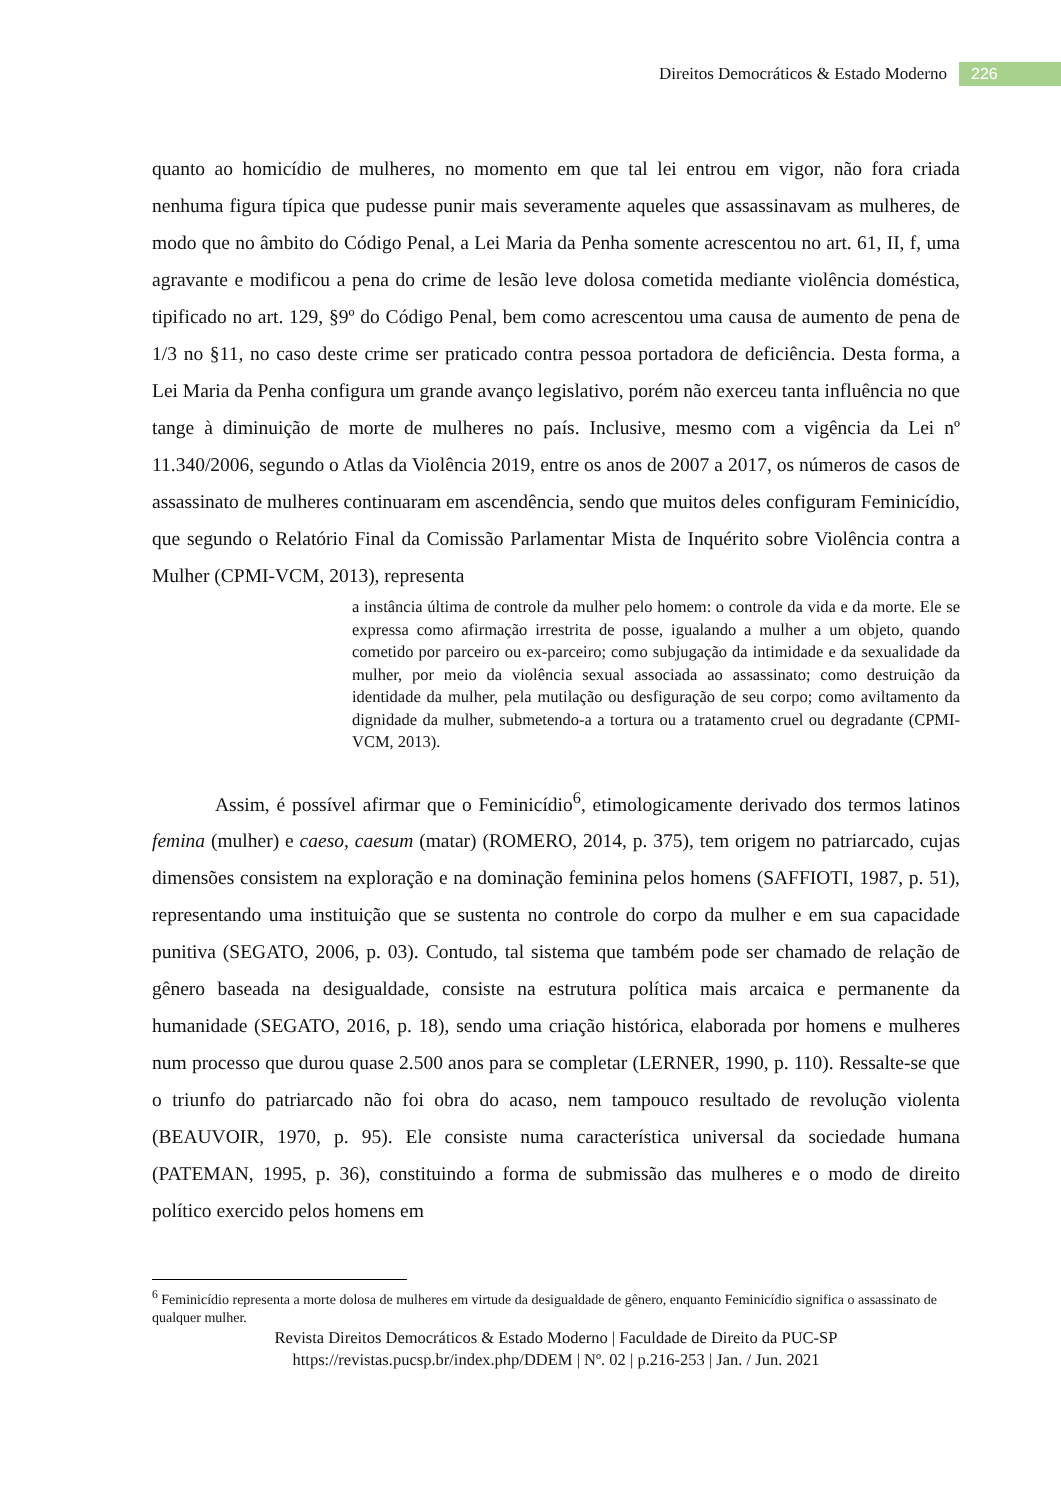Direitos Democráticos & Estado Moderno 226
quanto ao homicídio de mulheres, no momento em que tal lei entrou em vigor, não fora criada nenhuma figura típica que pudesse punir mais severamente aqueles que assassinavam as mulheres, de modo que no âmbito do Código Penal, a Lei Maria da Penha somente acrescentou no art. 61, II, f, uma agravante e modificou a pena do crime de lesão leve dolosa cometida mediante violência doméstica, tipificado no art. 129, §9º do Código Penal, bem como acrescentou uma causa de aumento de pena de 1/3 no §11, no caso deste crime ser praticado contra pessoa portadora de deficiência. Desta forma, a Lei Maria da Penha configura um grande avanço legislativo, porém não exerceu tanta influência no que tange à diminuição de morte de mulheres no país. Inclusive, mesmo com a vigência da Lei nº 11.340/2006, segundo o Atlas da Violência 2019, entre os anos de 2007 a 2017, os números de casos de assassinato de mulheres continuaram em ascendência, sendo que muitos deles configuram Feminicídio, que segundo o Relatório Final da Comissão Parlamentar Mista de Inquérito sobre Violência contra a Mulher (CPMI-VCM, 2013), representa
a instância última de controle da mulher pelo homem: o controle da vida e da morte. Ele se expressa como afirmação irrestrita de posse, igualando a mulher a um objeto, quando cometido por parceiro ou ex-parceiro; como subjugação da intimidade e da sexualidade da mulher, por meio da violência sexual associada ao assassinato; como destruição da identidade da mulher, pela mutilação ou desfiguração de seu corpo; como aviltamento da dignidade da mulher, submetendo-a a tortura ou a tratamento cruel ou degradante (CPMI-VCM, 2013).
Assim, é possível afirmar que o Feminicídio<sup>6</sup>, etimologicamente derivado dos termos latinos femina (mulher) e caeso, caesum (matar) (ROMERO, 2014, p. 375), tem origem no patriarcado, cujas dimensões consistem na exploração e na dominação feminina pelos homens (SAFFIOTI, 1987, p. 51), representando uma instituição que se sustenta no controle do corpo da mulher e em sua capacidade punitiva (SEGATO, 2006, p. 03). Contudo, tal sistema que também pode ser chamado de relação de gênero baseada na desigualdade, consiste na estrutura política mais arcaica e permanente da humanidade (SEGATO, 2016, p. 18), sendo uma criação histórica, elaborada por homens e mulheres num processo que durou quase 2.500 anos para se completar (LERNER, 1990, p. 110). Ressalte-se que o triunfo do patriarcado não foi obra do acaso, nem tampouco resultado de revolução violenta (BEAUVOIR, 1970, p. 95). Ele consiste numa característica universal da sociedade humana (PATEMAN, 1995, p. 36), constituindo a forma de submissão das mulheres e o modo de direito político exercido pelos homens em
<sup>6</sup> Feminicídio representa a morte dolosa de mulheres em virtude da desigualdade de gênero, enquanto Feminicídio significa o assassinato de qualquer mulher.
Revista Direitos Democráticos & Estado Moderno | Faculdade de Direito da PUC-SP
https://revistas.pucsp.br/index.php/DDEM | Nº. 02 | p.216-253 | Jan. / Jun. 2021